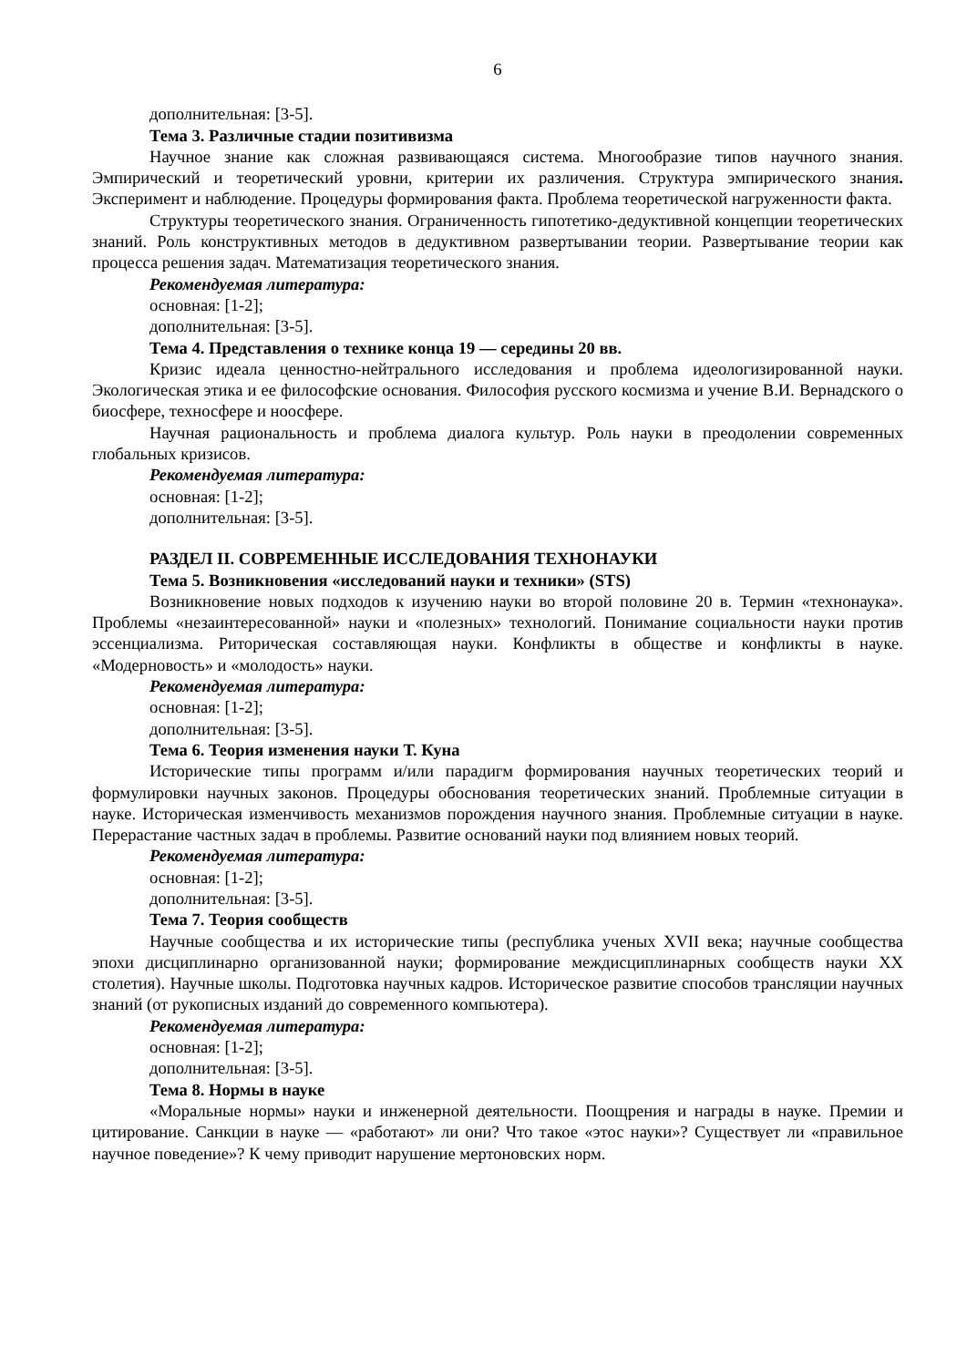6
дополнительная: [3-5].
Тема 3. Различные стадии позитивизма
Научное знание как сложная развивающаяся система. Многообразие типов научного знания. Эмпирический и теоретический уровни, критерии их различения. Структура эмпирического знания. Эксперимент и наблюдение. Процедуры формирования факта. Проблема теоретической нагруженности факта.
Структуры теоретического знания. Ограниченность гипотетико-дедуктивной концепции теоретических знаний. Роль конструктивных методов в дедуктивном развертывании теории. Развертывание теории как процесса решения задач. Математизация теоретического знания.
Рекомендуемая литература:
основная: [1-2];
дополнительная: [3-5].
Тема 4. Представления о технике конца 19 — середины 20 вв.
Кризис идеала ценностно-нейтрального исследования и проблема идеологизированной науки. Экологическая этика и ее философские основания. Философия русского космизма и учение В.И. Вернадского о биосфере, техносфере и ноосфере.
Научная рациональность и проблема диалога культур. Роль науки в преодолении современных глобальных кризисов.
Рекомендуемая литература:
основная: [1-2];
дополнительная: [3-5].
РАЗДЕЛ II. СОВРЕМЕННЫЕ ИССЛЕДОВАНИЯ ТЕХНОНАУКИ
Тема 5. Возникновения «исследований науки и техники» (STS)
Возникновение новых подходов к изучению науки во второй половине 20 в. Термин «технонаука». Проблемы «незаинтересованной» науки и «полезных» технологий. Понимание социальности науки против эссенциализма. Риторическая составляющая науки. Конфликты в обществе и конфликты в науке. «Модерновость» и «молодость» науки.
Рекомендуемая литература:
основная: [1-2];
дополнительная: [3-5].
Тема 6. Теория изменения науки Т. Куна
Исторические типы программ и/или парадигм формирования научных теоретических теорий и формулировки научных законов. Процедуры обоснования теоретических знаний. Проблемные ситуации в науке. Историческая изменчивость механизмов порождения научного знания. Проблемные ситуации в науке. Перерастание частных задач в проблемы. Развитие оснований науки под влиянием новых теорий.
Рекомендуемая литература:
основная: [1-2];
дополнительная: [3-5].
Тема 7. Теория сообществ
Научные сообщества и их исторические типы (республика ученых XVII века; научные сообщества эпохи дисциплинарно организованной науки; формирование междисциплинарных сообществ науки XX столетия). Научные школы. Подготовка научных кадров. Историческое развитие способов трансляции научных знаний (от рукописных изданий до современного компьютера).
Рекомендуемая литература:
основная: [1-2];
дополнительная: [3-5].
Тема 8. Нормы в науке
«Моральные нормы» науки и инженерной деятельности. Поощрения и награды в науке. Премии и цитирование. Санкции в науке — «работают» ли они? Что такое «этос науки»? Существует ли «правильное научное поведение»? К чему приводит нарушение мертоновских норм.